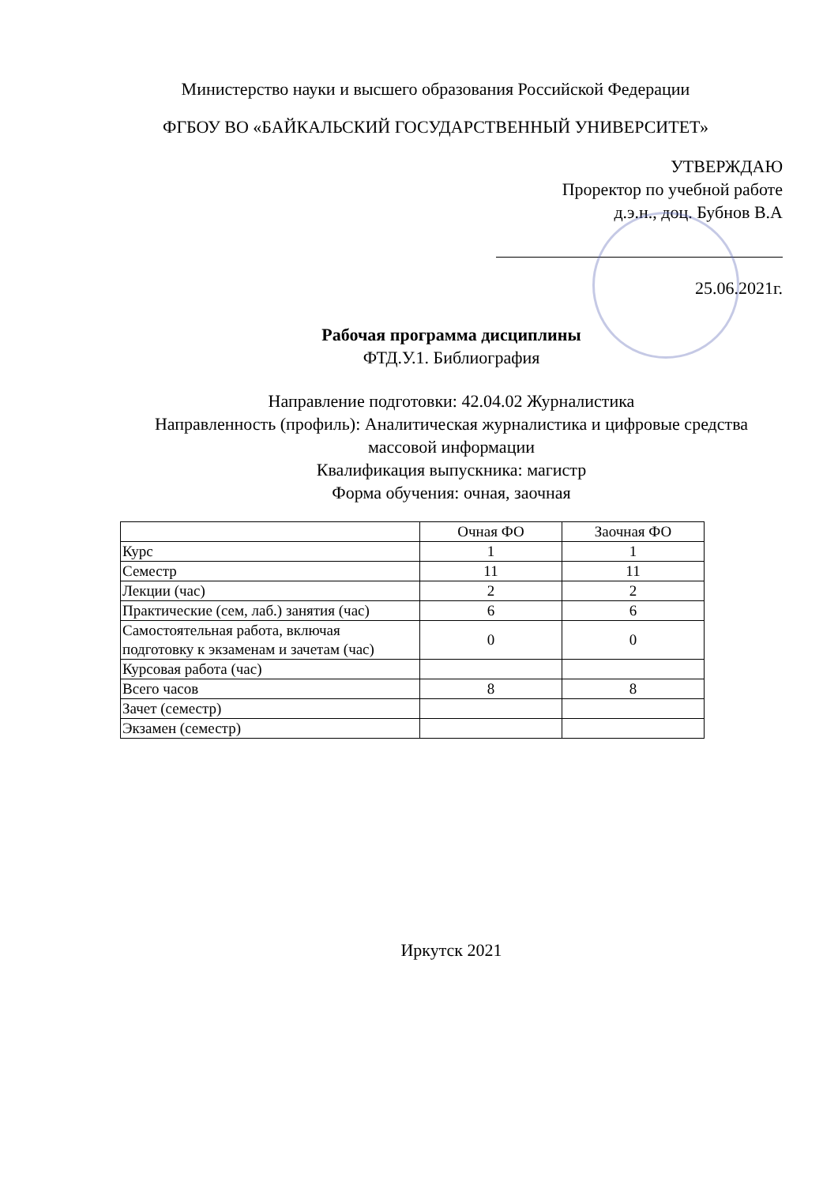Министерство науки и высшего образования Российской Федерации
ФГБОУ ВО «БАЙКАЛЬСКИЙ ГОСУДАРСТВЕННЫЙ УНИВЕРСИТЕТ»
УТВЕРЖДАЮ
Проректор по учебной работе
д.э.н., доц. Бубнов В.А
25.06.2021г.
Рабочая программа дисциплины
ФТД.У.1. Библиография
Направление подготовки: 42.04.02 Журналистика
Направленность (профиль): Аналитическая журналистика и цифровые средства массовой информации
Квалификация выпускника: магистр
Форма обучения: очная, заочная
| | Очная ФО | Заочная ФО |
| Курс | 1 | 1 |
| Семестр | 11 | 11 |
| Лекции (час) | 2 | 2 |
| Практические (сем, лаб.) занятия (час) | 6 | 6 |
| Самостоятельная работа, включая подготовку к экзаменам и зачетам (час) | 0 | 0 |
| Курсовая работа (час) | | |
| Всего часов | 8 | 8 |
| Зачет (семестр) | | |
| Экзамен (семестр) | | |
Иркутск 2021